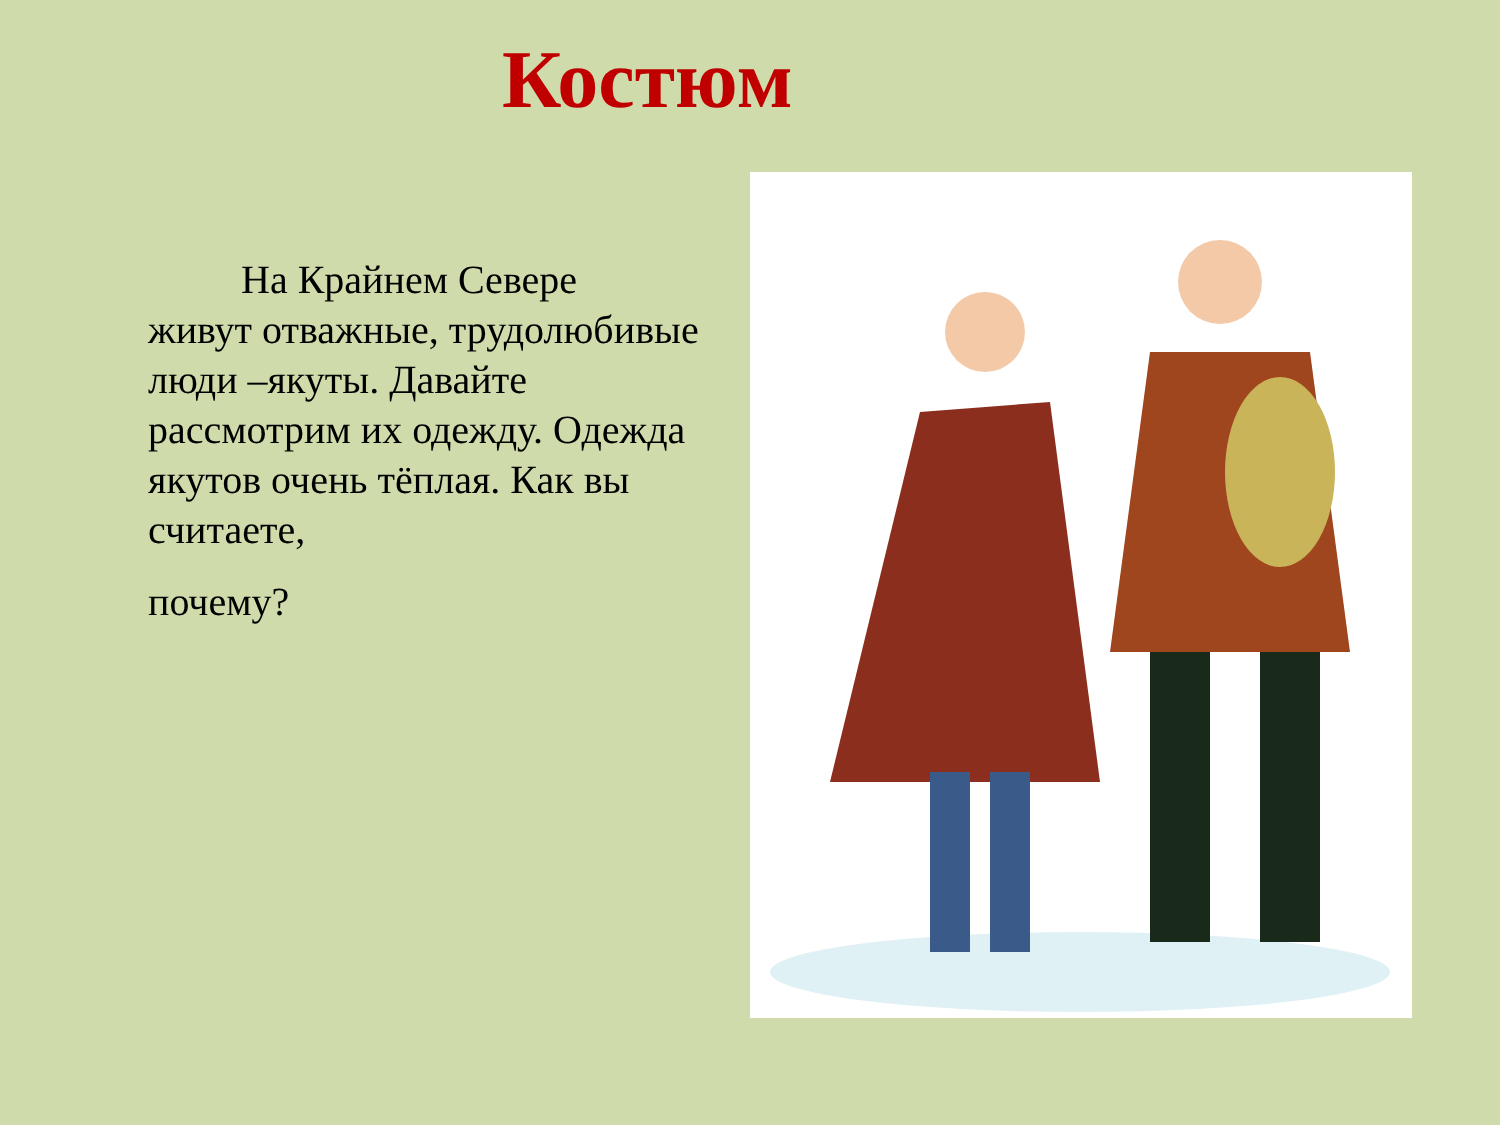Костюм
На Крайнем Севере
живут отважные, трудолюбивые люди –якуты. Давайте рассмотрим их одежду. Одежда якутов очень тёплая. Как вы считаете,
почему?